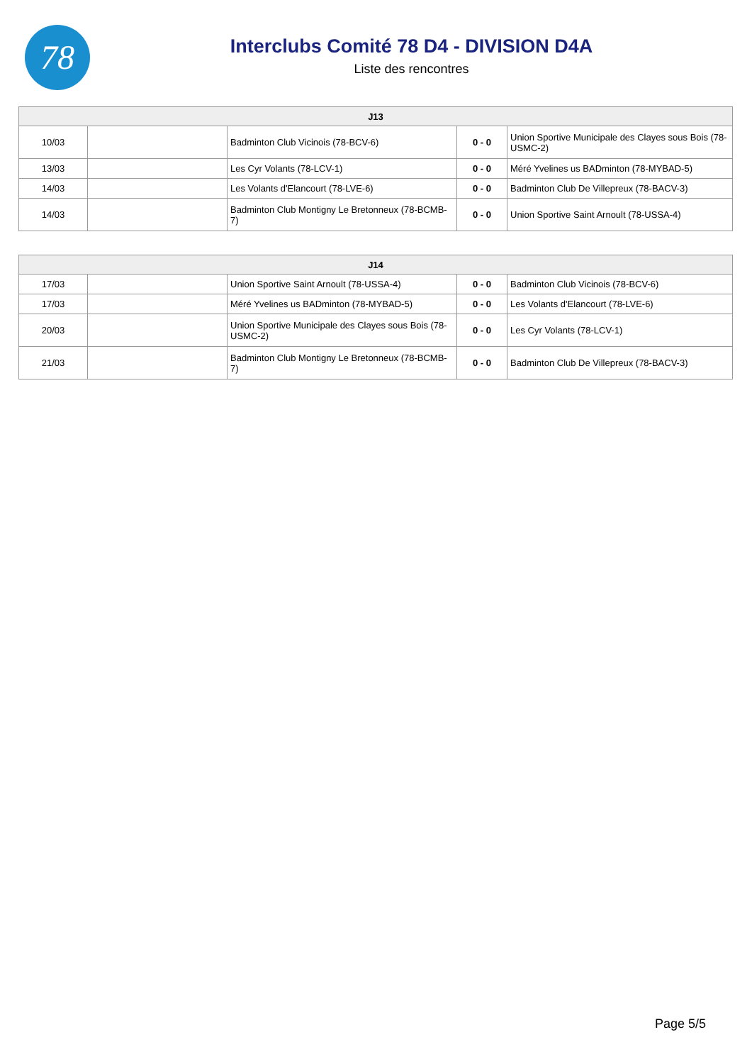78
Interclubs Comité 78 D4 - DIVISION D4A
Liste des rencontres
| J13 | | | | |
| --- | --- | --- | --- | --- |
| 10/03 | | Badminton Club Vicinois (78-BCV-6) | 0 - 0 | Union Sportive Municipale des Clayes sous Bois (78-USMC-2) |
| 13/03 | | Les Cyr Volants (78-LCV-1) | 0 - 0 | Méré Yvelines us BADminton (78-MYBAD-5) |
| 14/03 | | Les Volants d'Elancourt (78-LVE-6) | 0 - 0 | Badminton Club De Villepreux (78-BACV-3) |
| 14/03 | | Badminton Club Montigny Le Bretonneux (78-BCMB-7) | 0 - 0 | Union Sportive Saint Arnoult (78-USSA-4) |
| J14 | | | | |
| --- | --- | --- | --- | --- |
| 17/03 | | Union Sportive Saint Arnoult (78-USSA-4) | 0 - 0 | Badminton Club Vicinois (78-BCV-6) |
| 17/03 | | Méré Yvelines us BADminton (78-MYBAD-5) | 0 - 0 | Les Volants d'Elancourt (78-LVE-6) |
| 20/03 | | Union Sportive Municipale des Clayes sous Bois (78-USMC-2) | 0 - 0 | Les Cyr Volants (78-LCV-1) |
| 21/03 | | Badminton Club Montigny Le Bretonneux (78-BCMB-7) | 0 - 0 | Badminton Club De Villepreux (78-BACV-3) |
Page 5/5